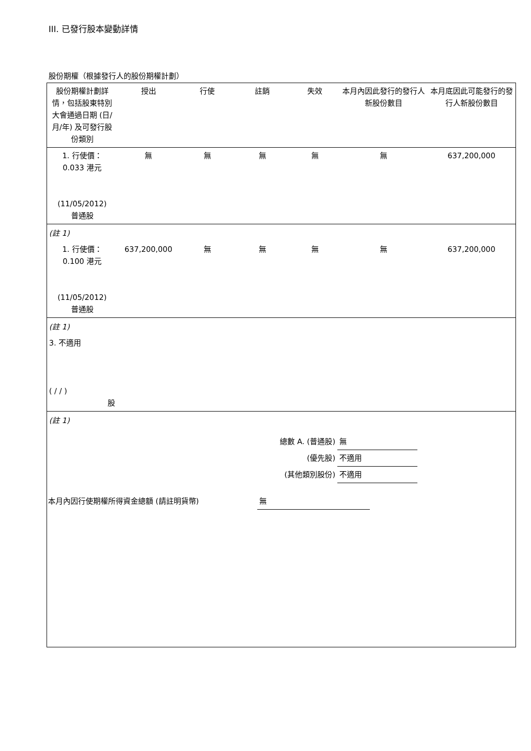III. 已發行股本變動詳情
股份期權（根據發行人的股份期權計劃）
| 股份期權計劃詳情，包括股東特別大會通過日期 (日/月/年) 及可發行股份類別 | 授出 | 行使 | 註銷 | 失效 | 本月內因此發行的發行人新股份數目 | 本月底因此可能發行的發行人新股份數目 |
| --- | --- | --- | --- | --- | --- | --- |
| 1. 行使價： 0.033 港元 (11/05/2012) 普通股 | 無 | 無 | 無 | 無 | 無 | 637,200,000 |
| (註 1) | | | | | | |
| 1. 行使價： 0.100 港元 (11/05/2012) 普通股 | 637,200,000 | 無 | 無 | 無 | 無 | 637,200,000 |
| (註 1) | | | | | | |
| 3. 不適用 ( / / ) 股 | | | | | | |
| (註 1) | | | | | | |
| 總數 A. (普通股) | 無 | |
| (優先股) | 不適用 | |
| (其他類別股份) | 不適用 | |
| 本月內因行使期權所得資金總額 (請註明貨幣) | 無 | |